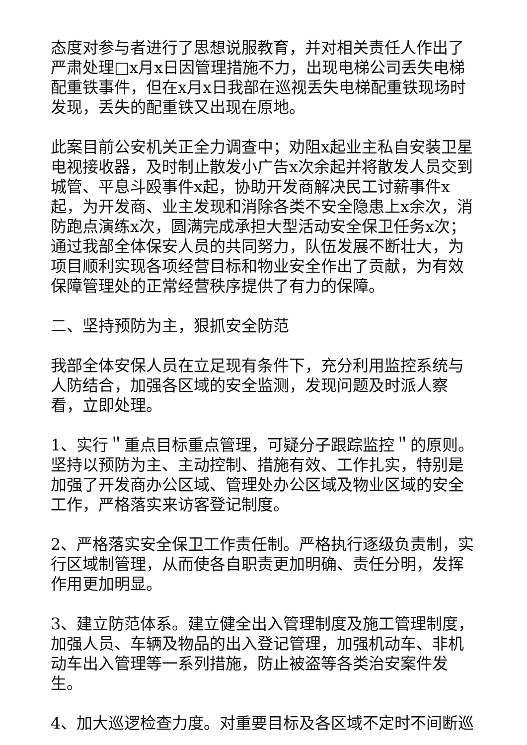态度对参与者进行了思想说服教育，并对相关责任人作出了严肃处理□x月x日因管理措施不力，出现电梯公司丢失电梯配重铁事件，但在x月x日我部在巡视丢失电梯配重铁现场时发现，丢失的配重铁又出现在原地。
此案目前公安机关正全力调查中；劝阻x起业主私自安装卫星电视接收器，及时制止散发小广告x次余起并将散发人员交到城管、平息斗殴事件x起，协助开发商解决民工讨薪事件x起，为开发商、业主发现和消除各类不安全隐患上x余次，消防跑点演练x次，圆满完成承担大型活动安全保卫任务x次；通过我部全体保安人员的共同努力，队伍发展不断壮大，为项目顺利实现各项经营目标和物业安全作出了贡献，为有效保障管理处的正常经营秩序提供了有力的保障。
二、坚持预防为主，狠抓安全防范
我部全体安保人员在立足现有条件下，充分利用监控系统与人防结合，加强各区域的安全监测，发现问题及时派人察看，立即处理。
1、实行＂重点目标重点管理，可疑分子跟踪监控＂的原则。坚持以预防为主、主动控制、措施有效、工作扎实，特别是加强了开发商办公区域、管理处办公区域及物业区域的安全工作，严格落实来访客登记制度。
2、严格落实安全保卫工作责任制。严格执行逐级负责制，实行区域制管理，从而使各自职责更加明确、责任分明，发挥作用更加明显。
3、建立防范体系。建立健全出入管理制度及施工管理制度，加强人员、车辆及物品的出入登记管理，加强机动车、非机动车出入管理等一系列措施，防止被盗等各类治安案件发生。
4、加大巡逻检查力度。对重要目标及各区域不定时不间断巡